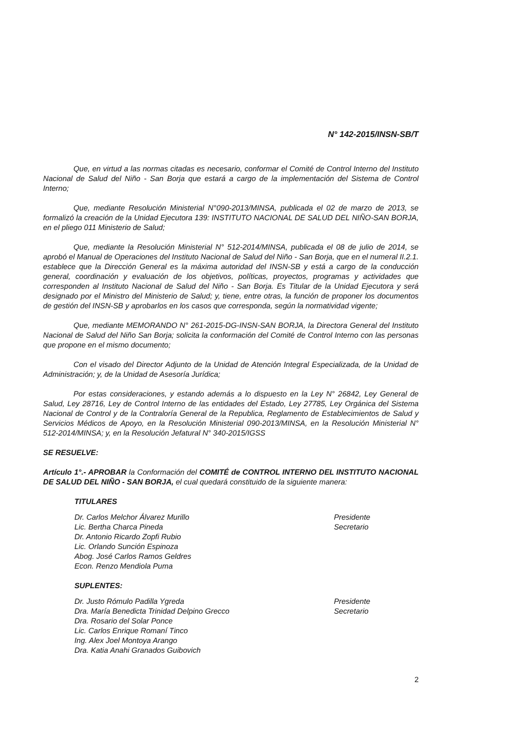N° 142-2015/INSN-SB/T
Que, en virtud a las normas citadas es necesario, conformar el Comité de Control Interno del Instituto Nacional de Salud del Niño - San Borja que estará a cargo de la implementación del Sistema de Control Interno;
Que, mediante Resolución Ministerial N°090-2013/MINSA, publicada el 02 de marzo de 2013, se formalizó la creación de la Unidad Ejecutora 139: INSTITUTO NACIONAL DE SALUD DEL NIÑO-SAN BORJA, en el pliego 011 Ministerio de Salud;
Que, mediante la Resolución Ministerial N° 512-2014/MINSA, publicada el 08 de julio de 2014, se aprobó el Manual de Operaciones del Instituto Nacional de Salud del Niño - San Borja, que en el numeral II.2.1. establece que la Dirección General es la máxima autoridad del INSN-SB y está a cargo de la conducción general, coordinación y evaluación de los objetivos, políticas, proyectos, programas y actividades que corresponden al Instituto Nacional de Salud del Niño - San Borja. Es Titular de la Unidad Ejecutora y será designado por el Ministro del Ministerio de Salud; y, tiene, entre otras, la función de proponer los documentos de gestión del INSN-SB y aprobarlos en los casos que corresponda, según la normatividad vigente;
Que, mediante MEMORANDO N° 261-2015-DG-INSN-SAN BORJA, la Directora General del Instituto Nacional de Salud del Niño San Borja; solicita la conformación del Comité de Control Interno con las personas que propone en el mismo documento;
Con el visado del Director Adjunto de la Unidad de Atención Integral Especializada, de la Unidad de Administración; y, de la Unidad de Asesoría Jurídica;
Por estas consideraciones, y estando además a lo dispuesto en la Ley N° 26842, Ley General de Salud, Ley 28716, Ley de Control Interno de las entidades del Estado, Ley 27785, Ley Orgánica del Sistema Nacional de Control y de la Contraloría General de la Republica, Reglamento de Establecimientos de Salud y Servicios Médicos de Apoyo, en la Resolución Ministerial 090-2013/MINSA, en la Resolución Ministerial N° 512-2014/MINSA; y, en la Resolución Jefatural N° 340-2015/IGSS
SE RESUELVE:
Artículo 1°.- APROBAR la Conformación del COMITÉ de CONTROL INTERNO DEL INSTITUTO NACIONAL DE SALUD DEL NIÑO - SAN BORJA, el cual quedará constituido de la siguiente manera:
TITULARES
Dr. Carlos Melchor Álvarez Murillo Presidente
Lic. Bertha Charca Pineda Secretario
Dr. Antonio Ricardo Zopfi Rubio
Lic. Orlando Sunción Espinoza
Abog. José Carlos Ramos Geldres
Econ. Renzo Mendiola Puma
SUPLENTES:
Dr. Justo Rómulo Padilla Ygreda Presidente
Dra. María Benedicta Trinidad Delpino Grecco Secretario
Dra. Rosario del Solar Ponce
Lic. Carlos Enrique Romaní Tinco
Ing. Alex Joel Montoya Arango
Dra. Katia Anahi Granados Guibovich
2